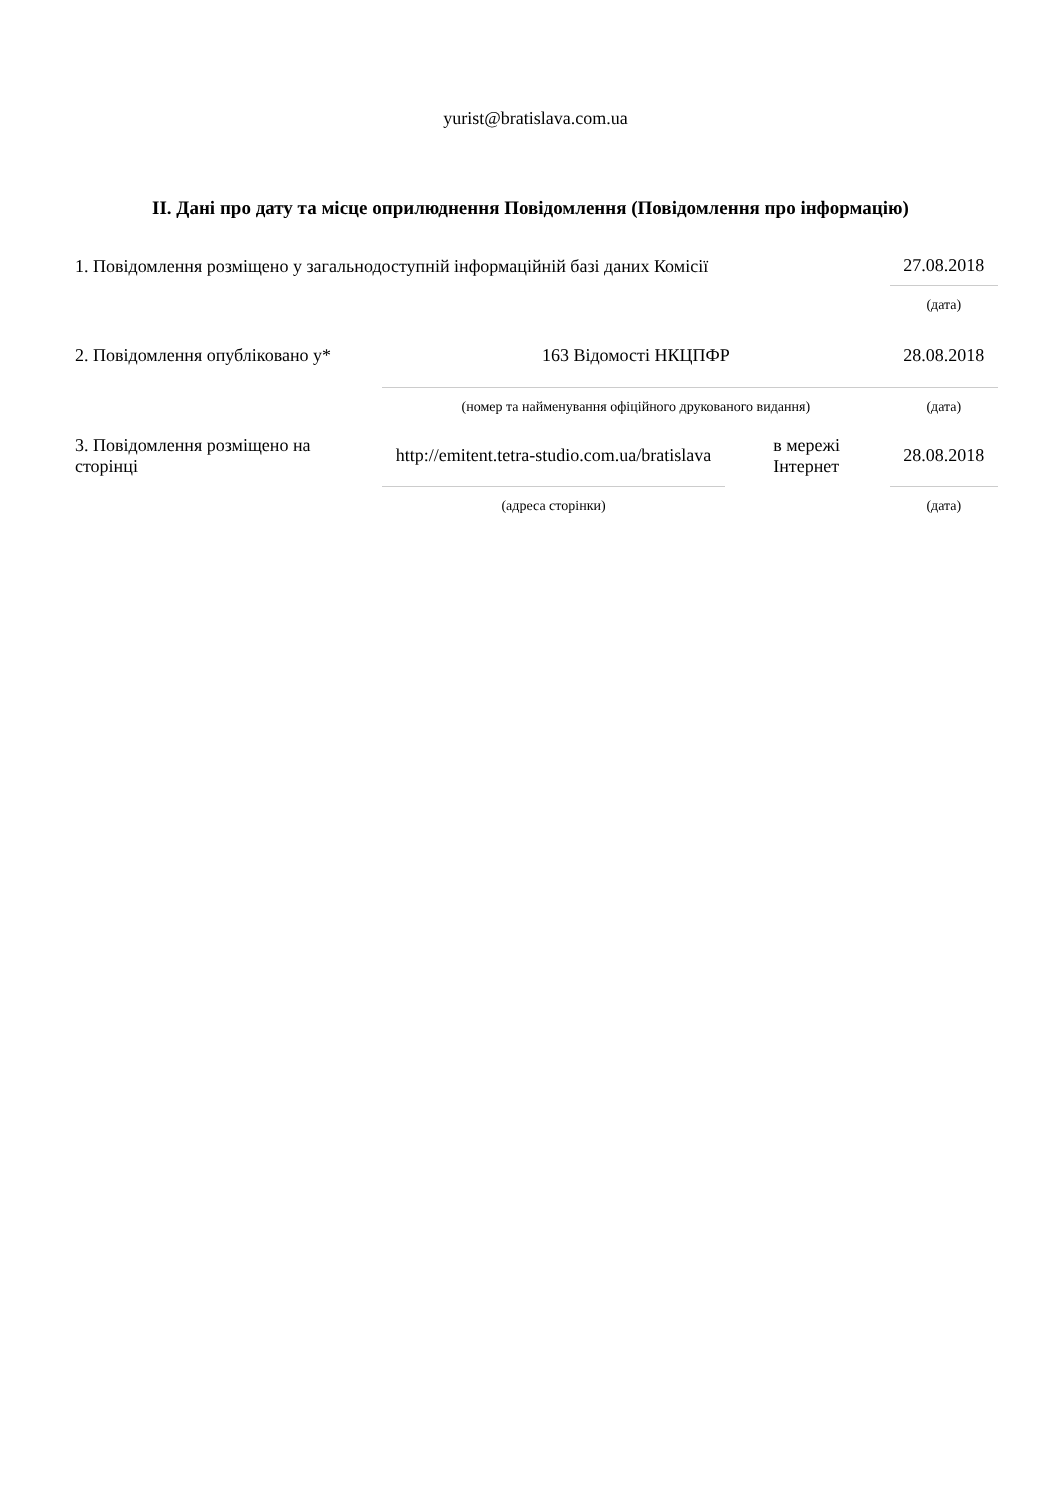yurist@bratislava.com.ua
II. Дані про дату та місце оприлюднення Повідомлення (Повідомлення про інформацію)
| 1. Повідомлення розміщено у загальнодоступній інформаційній базі даних Комісії | | | | 27.08.2018 |
| | | | | (дата) |
| 2. Повідомлення опубліковано у* | 163 Відомості НКЦПФР | | | 28.08.2018 |
| | (номер та найменування офіційного друкованого видання) | | | (дата) |
| 3. Повідомлення розміщено на сторінці | http://emitent.tetra-studio.com.ua/bratislava | | в мережі Інтернет | 28.08.2018 |
| | (адреса сторінки) | | | (дата) |